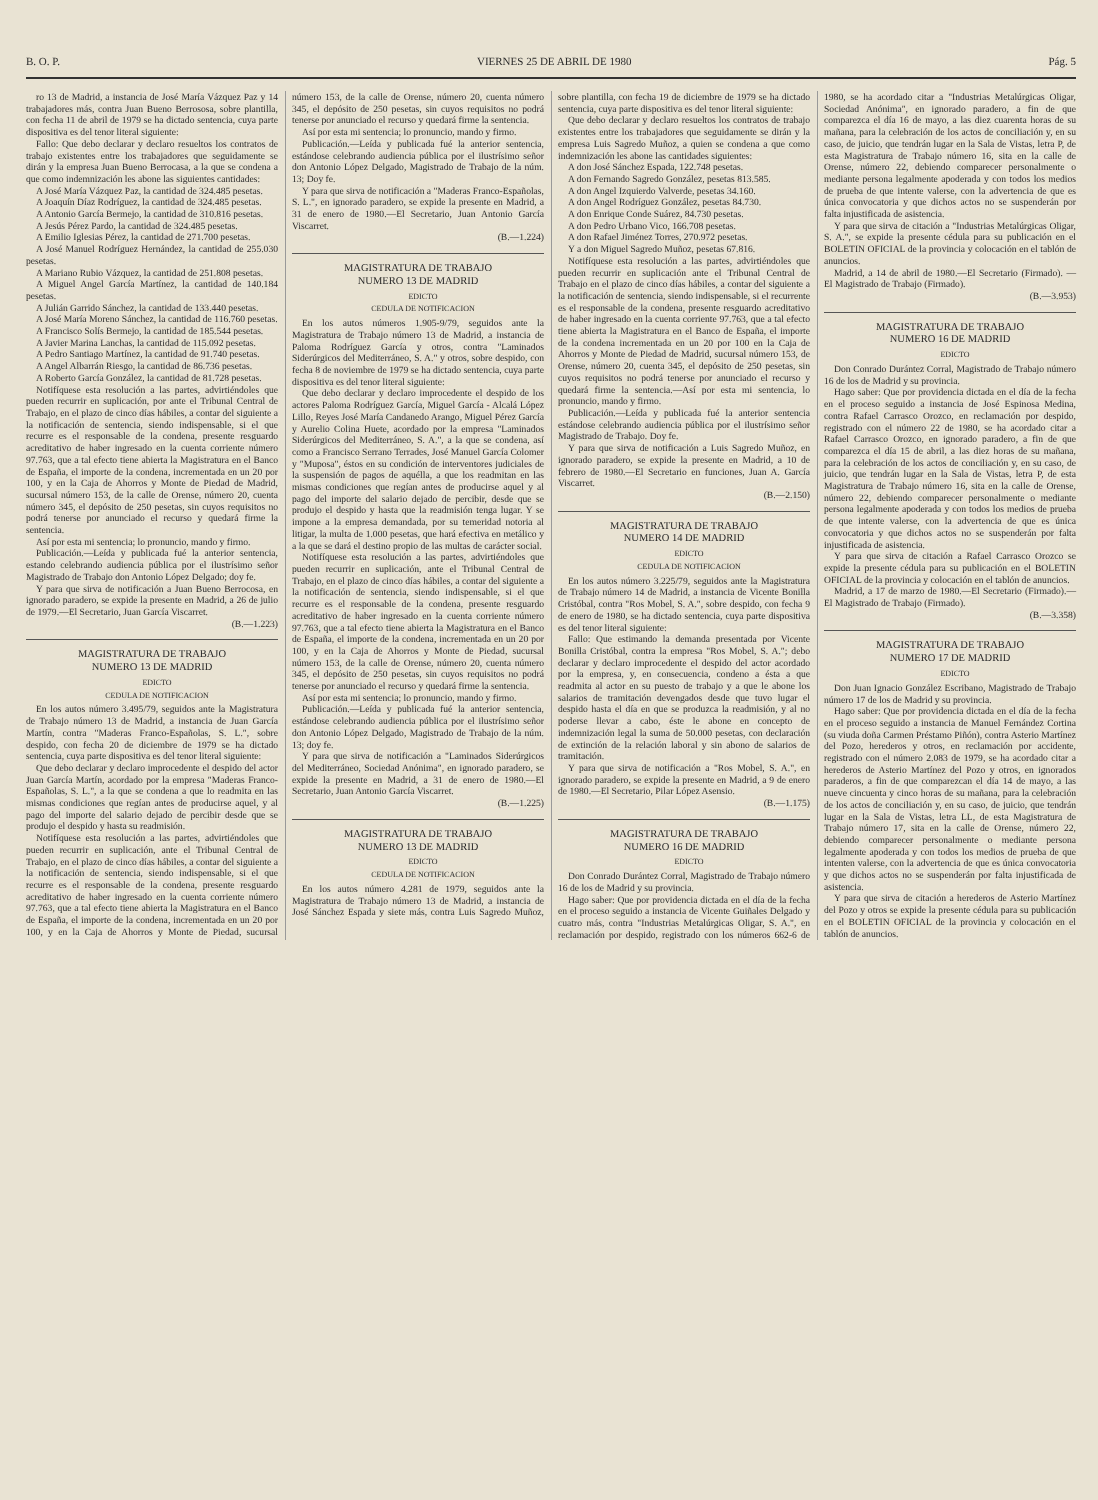B. O. P. VIERNES 25 DE ABRIL DE 1980 Pág. 5
ro 13 de Madrid, a instancia de José María Vázquez Paz y 14 trabajadores más, contra Juan Bueno Berrososa, sobre plantilla, con fecha 11 de abril de 1979 se ha dictado sentencia, cuya parte dispositiva es del tenor literal siguiente:
Fallo: Que debo declarar y declaro resueltos los contratos de trabajo existentes entre los trabajadores que seguidamente se dirán y la empresa Juan Bueno Berrocasa, a la que se condena a que como indemnización les abone las siguientes cantidades:
A José María Vázquez Paz, la cantidad de 324.485 pesetas.
A Joaquín Díaz Rodríguez, la cantidad de 324.485 pesetas.
A Antonio García Bermejo, la cantidad de 310.816 pesetas.
A Jesús Pérez Pardo, la cantidad de 324.485 pesetas.
A Emilio Iglesias Pérez, la cantidad de 271.700 pesetas.
A José Manuel Rodríguez Hernández, la cantidad de 255.030 pesetas.
A Mariano Rubio Vázquez, la cantidad de 251.808 pesetas.
A Miguel Angel García Martínez, la cantidad de 140.184 pesetas.
A Julián Garrido Sánchez, la cantidad de 133.440 pesetas.
A José María Moreno Sánchez, la cantidad de 116.760 pesetas.
A Francisco Solís Bermejo, la cantidad de 185.544 pesetas.
A Javier Marina Lanchas, la cantidad de 115.092 pesetas.
A Pedro Santiago Martínez, la cantidad de 91.740 pesetas.
A Angel Albarrán Riesgo, la cantidad de 86.736 pesetas.
A Roberto García González, la cantidad de 81.728 pesetas.
Notifíquese esta resolución a las partes, advirtiéndoles que pueden recurrir en suplicación, por ante el Tribunal Central de Trabajo, en el plazo de cinco días hábiles, a contar del siguiente a la notificación de sentencia, siendo indispensable, si el que recurre es el responsable de la condena, presente resguardo acreditativo de haber ingresado en la cuenta corriente número 97.763, que a tal efecto tiene abierta la Magistratura en el Banco de España, el importe de la condena, incrementada en un 20 por 100, y en la Caja de Ahorros y Monte de Piedad de Madrid, sucursal número 153, de la calle de Orense, número 20, cuenta número 345, el depósito de 250 pesetas, sin cuyos requisitos no podrá tenerse por anunciado el recurso y quedará firme la sentencia.
Así por esta mi sentencia; lo pronuncio, mando y firmo.
Publicación.—Leída y publicada fué la anterior sentencia, estando celebrando audiencia pública por el ilustrísimo señor Magistrado de Trabajo don Antonio López Delgado; doy fe.
Y para que sirva de notificación a Juan Bueno Berrocosa, en ignorado paradero, se expide la presente en Madrid, a 26 de julio de 1979.—El Secretario, Juan García Viscarret.
(B.—1.223)
MAGISTRATURA DE TRABAJO
NUMERO 13 DE MADRID
EDICTO
CEDULA DE NOTIFICACION
En los autos número 3.495/79, seguidos ante la Magistratura de Trabajo número 13 de Madrid, a instancia de Juan García Martín, contra "Maderas Franco-Españolas, S. L.", sobre despido, con fecha 20 de diciembre de 1979 se ha dictado sentencia, cuya parte dispositiva es del tenor literal siguiente:
Que debo declarar y declaro improcedente el despido del actor Juan García Martín, acordado por la empresa "Maderas Franco-Españolas, S. L.", a la que se condena a que lo readmita en las mismas condiciones que regían antes de producirse aquel, y al pago del importe del salario dejado de percibir desde que se produjo el despido y hasta su readmisión.
Notifíquese esta resolución a las partes, advirtiéndoles que pueden recurrir en suplicación, ante el Tribunal Central de Trabajo, en el plazo de cinco días hábiles, a contar del siguiente a la notificación de sentencia, siendo indispensable, si el que recurre es el responsable de la condena, presente resguardo acreditativo de haber ingresado en la cuenta corriente número 97.763, que a tal efecto tiene abierta la Magistratura en el Banco de España, el importe de la condena, incrementada en un 20 por 100, y en la Caja de Ahorros y Monte de Piedad, sucursal número 153, de la calle de Orense, número 20, cuenta número 345, el depósito de 250 pesetas, sin cuyos requisitos no podrá tenerse por anunciado el recurso y quedará firme la sentencia.
Así por esta mi sentencia; lo pronuncio, mando y firmo.
Publicación.—Leída y publicada fué la anterior sentencia, estándose celebrando audiencia pública por el ilustrísimo señor don Antonio López Delgado, Magistrado de Trabajo de la núm. 13; Doy fe.
Y para que sirva de notificación a "Maderas Franco-Españolas, S. L.", en ignorado paradero, se expide la presente en Madrid, a 31 de enero de 1980.—El Secretario, Juan Antonio García Viscarret.
(B.—1.224)
MAGISTRATURA DE TRABAJO
NUMERO 13 DE MADRID
EDICTO
CEDULA DE NOTIFICACION
En los autos números 1.905-9/79, seguidos ante la Magistratura de Trabajo número 13 de Madrid, a instancia de Paloma Rodríguez García y otros, contra "Laminados Siderúrgicos del Mediterráneo, S. A." y otros, sobre despido, con fecha 8 de noviembre de 1979 se ha dictado sentencia, cuya parte dispositiva es del tenor literal siguiente:
Que debo declarar y declaro improcedente el despido de los actores Paloma Rodríguez García, Miguel García - Alcalá López Lillo, Reyes José María Candanedo Arango, Miguel Pérez García y Aurelio Colina Huete, acordado por la empresa "Laminados Siderúrgicos del Mediterráneo, S. A.", a la que se condena, así como a Francisco Serrano Terrades, José Manuel García Colomer y "Muposa", éstos en su condición de interventores judiciales de la suspensión de pagos de aquélla, a que los readmitan en las mismas condiciones que regían antes de producirse aquel y al pago del importe del salario dejado de percibir, desde que se produjo el despido y hasta que la readmisión tenga lugar. Y se impone a la empresa demandada, por su temeridad notoria al litigar, la multa de 1.000 pesetas, que hará efectiva en metálico y a la que se dará el destino propio de las multas de carácter social.
Notifíquese esta resolución a las partes, advirtiéndoles que pueden recurrir en suplicación, ante el Tribunal Central de Trabajo, en el plazo de cinco días hábiles, a contar del siguiente a la notificación de sentencia, siendo indispensable, si el que recurre es el responsable de la condena, presente resguardo acreditativo de haber ingresado en la cuenta corriente número 97.763, que a tal efecto tiene abierta la Magistratura en el Banco de España, el importe de la condena, incrementada en un 20 por 100, y en la Caja de Ahorros y Monte de Piedad, sucursal número 153, de la calle de Orense, número 20, cuenta número 345, el depósito de 250 pesetas, sin cuyos requisitos no podrá tenerse por anunciado el recurso y quedará firme la sentencia.
Así por esta mi sentencia; lo pronuncio, mando y firmo.
Publicación.—Leída y publicada fué la anterior sentencia, estándose celebrando audiencia pública por el ilustrísimo señor don Antonio López Delgado, Magistrado de Trabajo de la núm. 13; doy fe.
Y para que sirva de notificación a "Laminados Siderúrgicos del Mediterráneo, Sociedad Anónima", en ignorado paradero, se expide la presente en Madrid, a 31 de enero de 1980.—El Secretario, Juan Antonio García Viscarret.
(B.—1.225)
MAGISTRATURA DE TRABAJO
NUMERO 13 DE MADRID
EDICTO
CEDULA DE NOTIFICACION
En los autos número 4.281 de 1979, seguidos ante la Magistratura de Trabajo número 13 de Madrid, a instancia de José Sánchez Espada y siete más, contra Luis Sagredo Muñoz, sobre plantilla, con fecha 19 de diciembre de 1979 se ha dictado sentencia, cuya parte dispositiva es del tenor literal siguiente:
Que debo declarar y declaro resueltos los contratos de trabajo existentes entre los trabajadores que seguidamente se dirán y la empresa Luis Sagredo Muñoz, a quien se condena a que como indemnización les abone las cantidades siguientes:
A don José Sánchez Espada, 122.748 pesetas.
A don Fernando Sagredo González, pesetas 813.585.
A don Angel Izquierdo Valverde, pesetas 34.160.
A don Angel Rodríguez González, pesetas 84.730.
A don Enrique Conde Suárez, 84.730 pesetas.
A don Pedro Urbano Vico, 166.708 pesetas.
A don Rafael Jiménez Torres, 270.972 pesetas.
Y a don Miguel Sagredo Muñoz, pesetas 67.816.
Notifíquese esta resolución a las partes, advirtiéndoles que pueden recurrir en suplicación ante el Tribunal Central de Trabajo en el plazo de cinco días hábiles, a contar del siguiente a la notificación de sentencia, siendo indispensable, si el recurrente es el responsable de la condena, presente resguardo acreditativo de haber ingresado en la cuenta corriente 97.763, que a tal efecto tiene abierta la Magistratura en el Banco de España, el importe de la condena incrementada en un 20 por 100 en la Caja de Ahorros y Monte de Piedad de Madrid, sucursal número 153, de Orense, número 20, cuenta 345, el depósito de 250 pesetas, sin cuyos requisitos no podrá tenerse por anunciado el recurso y quedará firme la sentencia.—Así por esta mi sentencia, lo pronuncio, mando y firmo.
Publicación.—Leída y publicada fué la anterior sentencia estándose celebrando audiencia pública por el ilustrísimo señor Magistrado de Trabajo. Doy fe.
Y para que sirva de notificación a Luis Sagredo Muñoz, en ignorado paradero, se expide la presente en Madrid, a 10 de febrero de 1980.—El Secretario en funciones, Juan A. García Viscarret.
(B.—2.150)
MAGISTRATURA DE TRABAJO
NUMERO 14 DE MADRID
EDICTO
CEDULA DE NOTIFICACION
En los autos número 3.225/79, seguidos ante la Magistratura de Trabajo número 14 de Madrid, a instancia de Vicente Bonilla Cristóbal, contra "Ros Mobel, S. A.", sobre despido, con fecha 9 de enero de 1980, se ha dictado sentencia, cuya parte dispositiva es del tenor literal siguiente:
Fallo: Que estimando la demanda presentada por Vicente Bonilla Cristóbal, contra la empresa "Ros Mobel, S. A."; debo declarar y declaro improcedente el despido del actor acordado por la empresa, y, en consecuencia, condeno a ésta a que readmita al actor en su puesto de trabajo y a que le abone los salarios de tramitación devengados desde que tuvo lugar el despido hasta el día en que se produzca la readmisión, y al no poderse llevar a cabo, éste le abone en concepto de indemnización legal la suma de 50.000 pesetas, con declaración de extinción de la relación laboral y sin abono de salarios de tramitación.
Y para que sirva de notificación a "Ros Mobel, S. A.", en ignorado paradero, se expide la presente en Madrid, a 9 de enero de 1980.—El Secretario, Pilar López Asensio.
(B.—1.175)
MAGISTRATURA DE TRABAJO
NUMERO 16 DE MADRID
EDICTO
Don Conrado Durántez Corral, Magistrado de Trabajo número 16 de los de Madrid y su provincia.
Hago saber: Que por providencia dictada en el día de la fecha en el proceso seguido a instancia de Vicente Guiñales Delgado y cuatro más, contra "Industrias Metalúrgicas Oligar, S. A.", en reclamación por despido, registrado con los números 662-6 de 1980, se ha acordado citar a "Industrias Metalúrgicas Oligar, Sociedad Anónima", en ignorado paradero, a fin de que comparezca el día 16 de mayo, a las diez cuarenta horas de su mañana, para la celebración de los actos de conciliación y, en su caso, de juicio, que tendrán lugar en la Sala de Vistas, letra P, de esta Magistratura de Trabajo número 16, sita en la calle de Orense, número 22, debiendo comparecer personalmente o mediante persona legalmente apoderada y con todos los medios de prueba de que intente valerse, con la advertencia de que es única convocatoria y que dichos actos no se suspenderán por falta injustificada de asistencia.
Y para que sirva de citación a "Industrias Metalúrgicas Oligar, S. A.", se expide la presente cédula para su publicación en el BOLETIN OFICIAL de la provincia y colocación en el tablón de anuncios.
Madrid, a 14 de abril de 1980.—El Secretario (Firmado). — El Magistrado de Trabajo (Firmado).
(B.—3.953)
MAGISTRATURA DE TRABAJO
NUMERO 16 DE MADRID
EDICTO
Don Conrado Durántez Corral, Magistrado de Trabajo número 16 de los de Madrid y su provincia.
Hago saber: Que por providencia dictada en el día de la fecha en el proceso seguido a instancia de José Espinosa Medina, contra Rafael Carrasco Orozco, en reclamación por despido, registrado con el número 22 de 1980, se ha acordado citar a Rafael Carrasco Orozco, en ignorado paradero, a fin de que comparezca el día 15 de abril, a las diez horas de su mañana, para la celebración de los actos de conciliación y, en su caso, de juicio, que tendrán lugar en la Sala de Vistas, letra P, de esta Magistratura de Trabajo número 16, sita en la calle de Orense, número 22, debiendo comparecer personalmente o mediante persona legalmente apoderada y con todos los medios de prueba de que intente valerse, con la advertencia de que es única convocatoria y que dichos actos no se suspenderán por falta injustificada de asistencia.
Y para que sirva de citación a Rafael Carrasco Orozco se expide la presente cédula para su publicación en el BOLETIN OFICIAL de la provincia y colocación en el tablón de anuncios.
Madrid, a 17 de marzo de 1980.—El Secretario (Firmado).—El Magistrado de Trabajo (Firmado).
(B.—3.358)
MAGISTRATURA DE TRABAJO
NUMERO 17 DE MADRID
EDICTO
Don Juan Ignacio González Escribano, Magistrado de Trabajo número 17 de los de Madrid y su provincia.
Hago saber: Que por providencia dictada en el día de la fecha en el proceso seguido a instancia de Manuel Fernández Cortina (su viuda doña Carmen Préstamo Piñón), contra Asterio Martínez del Pozo, herederos y otros, en reclamación por accidente, registrado con el número 2.083 de 1979, se ha acordado citar a herederos de Asterio Martínez del Pozo y otros, en ignorados paraderos, a fin de que comparezcan el día 14 de mayo, a las nueve cincuenta y cinco horas de su mañana, para la celebración de los actos de conciliación y, en su caso, de juicio, que tendrán lugar en la Sala de Vistas, letra LL, de esta Magistratura de Trabajo número 17, sita en la calle de Orense, número 22, debiendo comparecer personalmente o mediante persona legalmente apoderada y con todos los medios de prueba de que intenten valerse, con la advertencia de que es única convocatoria y que dichos actos no se suspenderán por falta injustificada de asistencia.
Y para que sirva de citación a herederos de Asterio Martínez del Pozo y otros se expide la presente cédula para su publicación en el BOLETIN OFICIAL de la provincia y colocación en el tablón de anuncios.